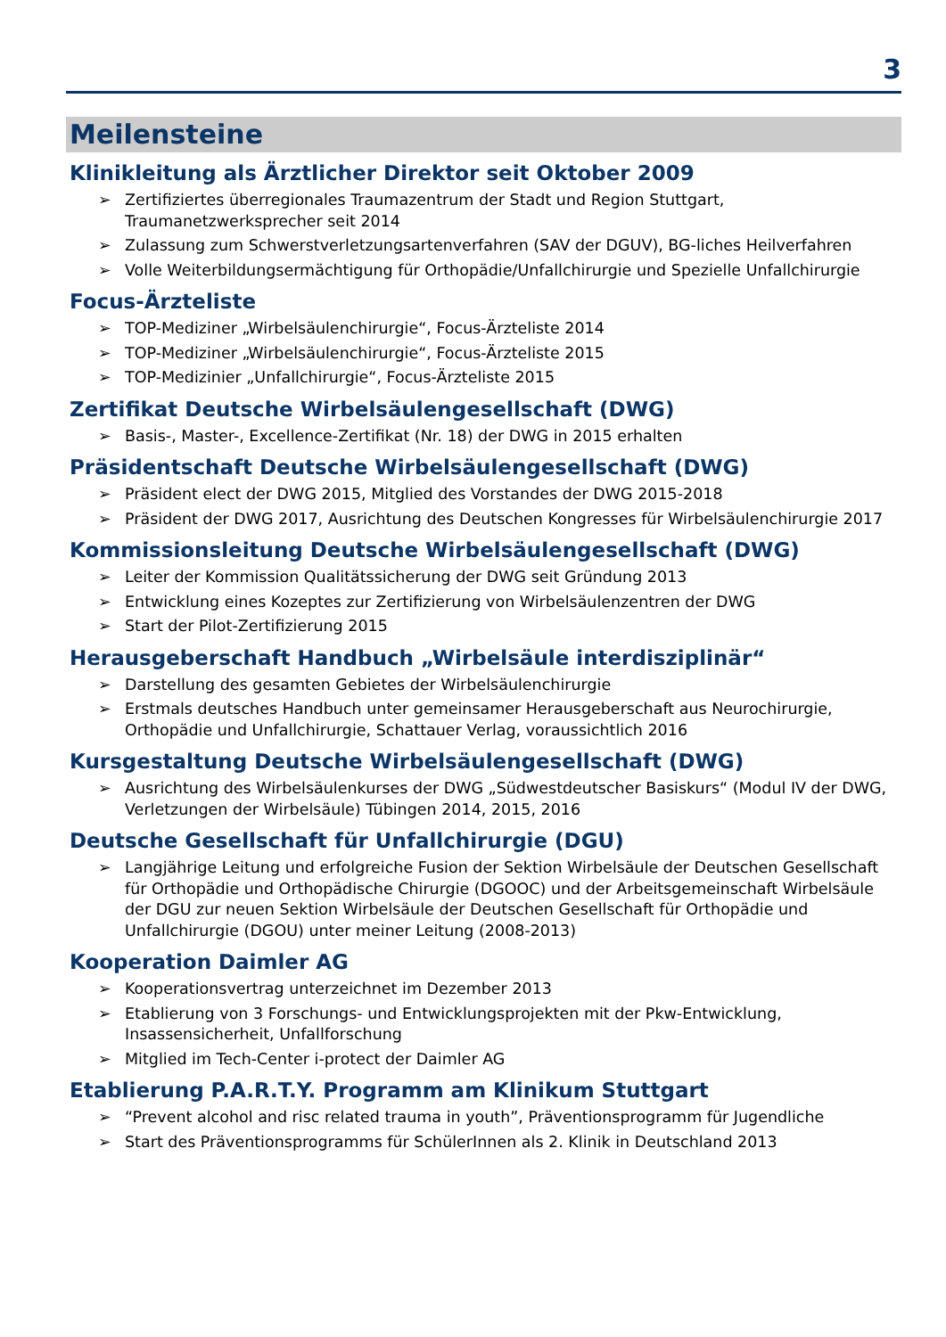3
Meilensteine
Klinikleitung als Ärztlicher Direktor seit Oktober 2009
➢ Zertifiziertes überregionales Traumazentrum der Stadt und Region Stuttgart, Traumanetzwerksprecher seit 2014
➢ Zulassung zum Schwerstverletzungsartenverfahren (SAV der DGUV), BG-liches Heilverfahren
➢ Volle Weiterbildungsermächtigung für Orthopädie/Unfallchirurgie und Spezielle Unfallchirurgie
Focus-Ärzteliste
➢ TOP-Mediziner „Wirbelsäulenchirurgie“, Focus-Ärzteliste 2014
➢ TOP-Mediziner „Wirbelsäulenchirurgie“, Focus-Ärzteliste 2015
➢ TOP-Medizinier „Unfallchirurgie“, Focus-Ärzteliste 2015
Zertifikat Deutsche Wirbelsäulengesellschaft (DWG)
➢ Basis-, Master-, Excellence-Zertifikat (Nr. 18) der DWG in 2015 erhalten
Präsidentschaft Deutsche Wirbelsäulengesellschaft (DWG)
➢ Präsident elect der DWG 2015, Mitglied des Vorstandes der DWG 2015-2018
➢ Präsident der DWG 2017, Ausrichtung des Deutschen Kongresses für Wirbelsäulenchirurgie 2017
Kommissionsleitung Deutsche Wirbelsäulengesellschaft (DWG)
➢ Leiter der Kommission Qualitätssicherung der DWG seit Gründung 2013
➢ Entwicklung eines Kozeptes zur Zertifizierung von Wirbelsäulenzentren der DWG
➢ Start der Pilot-Zertifizierung 2015
Herausgeberschaft Handbuch „Wirbelsäule interdisziplinär“
➢ Darstellung des gesamten Gebietes der Wirbelsäulenchirurgie
➢ Erstmals deutsches Handbuch unter gemeinsamer Herausgeberschaft aus Neurochirurgie, Orthopädie und Unfallchirurgie, Schattauer Verlag, voraussichtlich 2016
Kursgestaltung Deutsche Wirbelsäulengesellschaft (DWG)
➢ Ausrichtung des Wirbelsäulenkurses der DWG „Südwestdeutscher Basiskurs“ (Modul IV der DWG, Verletzungen der Wirbelsäule) Tübingen 2014, 2015, 2016
Deutsche Gesellschaft für Unfallchirurgie (DGU)
➢ Langjährige Leitung und erfolgreiche Fusion der Sektion Wirbelsäule der Deutschen Gesellschaft für Orthopädie und Orthopädische Chirurgie (DGOOC) und der Arbeitsgemeinschaft Wirbelsäule der DGU zur neuen Sektion Wirbelsäule der Deutschen Gesellschaft für Orthopädie und Unfallchirurgie (DGOU) unter meiner Leitung (2008-2013)
Kooperation Daimler AG
➢ Kooperationsvertrag unterzeichnet im Dezember 2013
➢ Etablierung von 3 Forschungs- und Entwicklungsprojekten mit der Pkw-Entwicklung, Insassensicherheit, Unfallforschung
➢ Mitglied im Tech-Center i-protect der Daimler AG
Etablierung P.A.R.T.Y. Programm am Klinikum Stuttgart
➢ “Prevent alcohol and risc related trauma in youth”, Präventionsprogramm für Jugendliche
➢ Start des Präventionsprogramms für SchülerInnen als 2. Klinik in Deutschland 2013